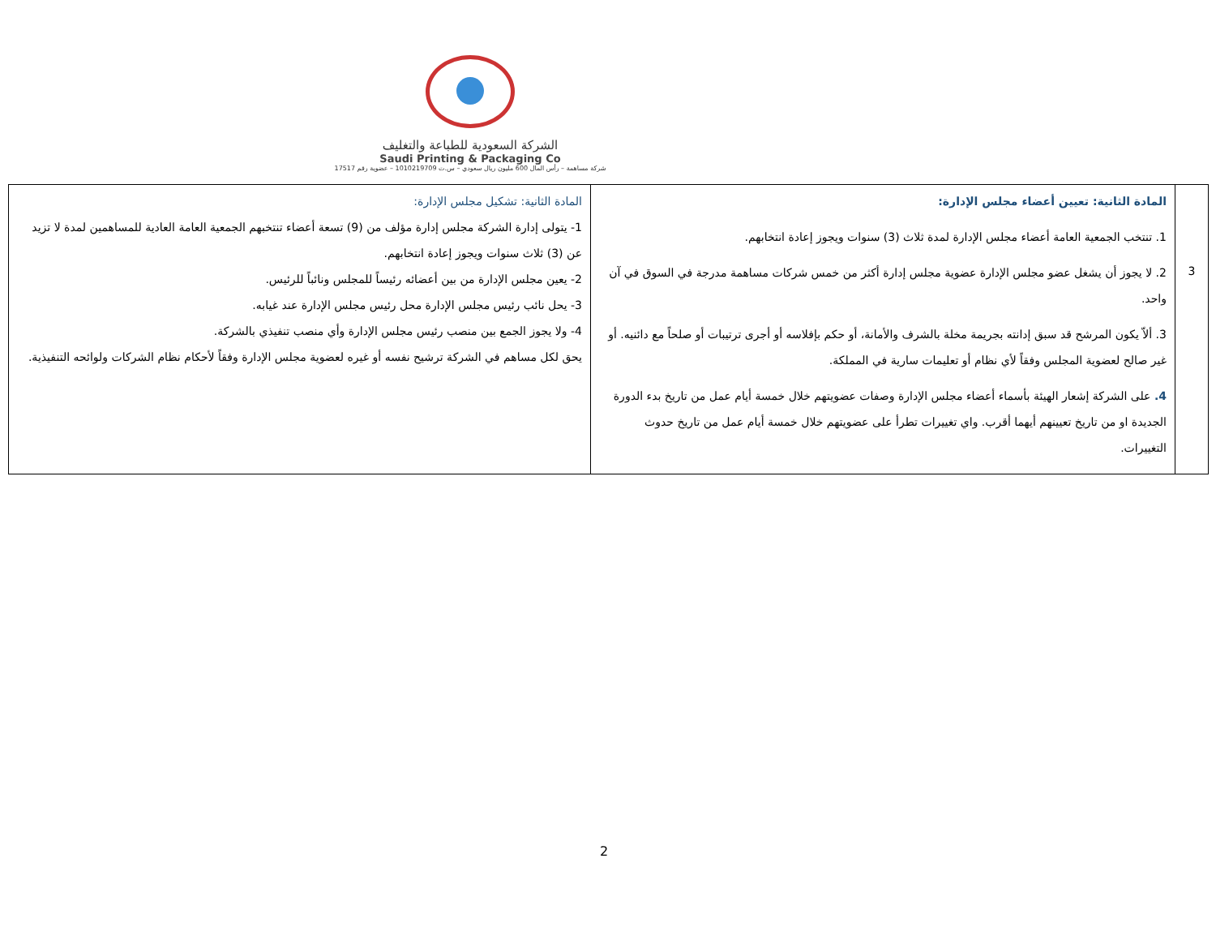الشركة السعودية للطباعة والتغليف
Saudi Printing & Packaging Co
شركة مساهمة – رأس المال 600 مليون ريال سعودي – س.ت 1010219709 – عضوية رقم 17517
| 3 | المادة الثانية: تعيين أعضاء مجلس الإدارة: 1. تنتخب الجمعية العامة أعضاء مجلس الإدارة لمدة ثلاث (3) سنوات ويجوز إعادة انتخابهم. 2. لا يجوز أن يشغل عضو مجلس الإدارة عضوية مجلس إدارة أكثر من خمس شركات مساهمة مدرجة في السوق في آن واحد. 3. ألاّ يكون المرشح قد سبق إدانته بجريمة مخلة بالشرف والأمانة، أو حكم بإفلاسه أو أجرى ترتيبات أو صلحاً مع دائنيه. أو غير صالح لعضوية المجلس وفقاً لأي نظام أو تعليمات سارية في المملكة. 4. على الشركة إشعار الهيئة بأسماء أعضاء مجلس الإدارة وصفات عضويتهم خلال خمسة أيام عمل من تاريخ بدء الدورة الجديدة او من تاريخ تعيينهم أيهما أقرب. واي تغييرات تطرأ على عضويتهم خلال خمسة أيام عمل من تاريخ حدوث التغييرات. | المادة الثانية: تشكيل مجلس الإدارة: 1- يتولى إدارة الشركة مجلس إدارة مؤلف من (9) تسعة أعضاء تنتخبهم الجمعية العامة العادية للمساهمين لمدة لا تزيد عن (3) ثلاث سنوات ويجوز إعادة انتخابهم. 2- يعين مجلس الإدارة من بين أعضائه رئيساً للمجلس ونائباً للرئيس. 3- يحل نائب رئيس مجلس الإدارة محل رئيس مجلس الإدارة عند غيابه. 4- ولا يجوز الجمع بين منصب رئيس مجلس الإدارة وأي منصب تنفيذي بالشركة. يحق لكل مساهم في الشركة ترشيح نفسه أو غيره لعضوية مجلس الإدارة وفقاً لأحكام نظام الشركات ولوائحه التنفيذية. |
2